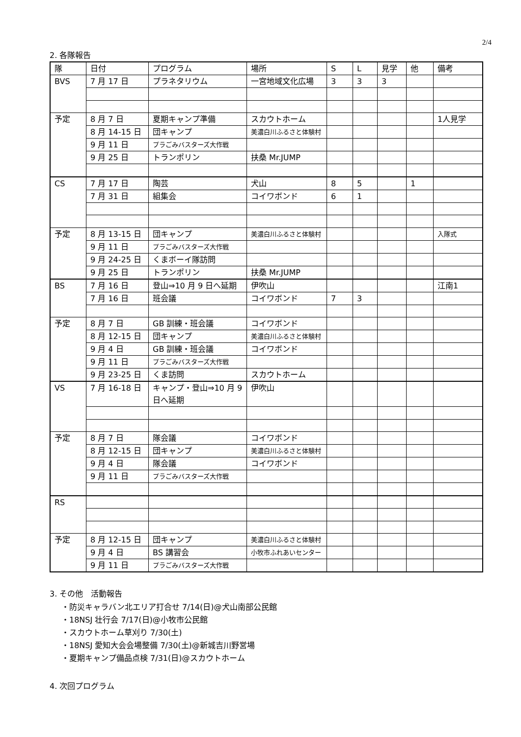2/4
2. 各隊報告
| 隊 | 日付 | プログラム | 場所 | S | L | 見学 | 他 | 備考 |
| BVS | 7 月 17 日 | プラネタリウム | 一宮地域文化広場 | 3 | 3 | 3 | | |
| 予定 | 8 月 7 日 | 夏期キャンプ準備 | スカウトホーム | | | | | 1人見学 |
| | 8 月 14-15 日 | 団キャンプ | 美濃白川ふるさと体験村 | | | | | |
| | 9 月 11 日 | プラごみバスターズ大作戦 | | | | | | |
| | 9 月 25 日 | トランポリン | 扶桑 Mr.JUMP | | | | | |
| CS | 7 月 17 日 | 陶芸 | 犬山 | 8 | 5 | | 1 | |
| | 7 月 31 日 | 組集会 | コイワボンド | 6 | 1 | | | |
| 予定 | 8 月 13-15 日 | 団キャンプ | 美濃白川ふるさと体験村 | | | | | 入隊式 |
| | 9 月 11 日 | プラごみバスターズ大作戦 | | | | | | |
| | 9 月 24-25 日 | くまボーイ隊訪問 | | | | | | |
| | 9 月 25 日 | トランポリン | 扶桑 Mr.JUMP | | | | | |
| BS | 7 月 16 日 | 登山⇒10 月 9 日へ延期 | 伊吹山 | | | | | 江南1 |
| | 7 月 16 日 | 班会議 | コイワボンド | 7 | 3 | | | |
| 予定 | 8 月 7 日 | GB 訓練・班会議 | コイワボンド | | | | | |
| | 8 月 12-15 日 | 団キャンプ | 美濃白川ふるさと体験村 | | | | | |
| | 9 月 4 日 | GB 訓練・班会議 | コイワボンド | | | | | |
| | 9 月 11 日 | プラごみバスターズ大作戦 | | | | | | |
| | 9 月 23-25 日 | くま訪問 | スカウトホーム | | | | | |
| VS | 7 月 16-18 日 | キャンプ・登山⇒10 月 9 日へ延期 | 伊吹山 | | | | | |
| 予定 | 8 月 7 日 | 隊会議 | コイワボンド | | | | | |
| | 8 月 12-15 日 | 団キャンプ | 美濃白川ふるさと体験村 | | | | | |
| | 9 月 4 日 | 隊会議 | コイワボンド | | | | | |
| | 9 月 11 日 | プラごみバスターズ大作戦 | | | | | | |
| RS | | | | | | | | |
| 予定 | 8 月 12-15 日 | 団キャンプ | 美濃白川ふるさと体験村 | | | | | |
| | 9 月 4 日 | BS 講習会 | 小牧市ふれあいセンター | | | | | |
| | 9 月 11 日 | プラごみバスターズ大作戦 | | | | | | |
3. その他　活動報告
・防災キャラバン北エリア打合せ 7/14(日)@犬山南部公民館
・18NSJ 壮行会 7/17(日)@小牧市公民館
・スカウトホーム草刈り 7/30(土)
・18NSJ 愛知大会会場整備 7/30(土)@新城吉川野営場
・夏期キャンプ備品点検 7/31(日)@スカウトホーム
4. 次回プログラム